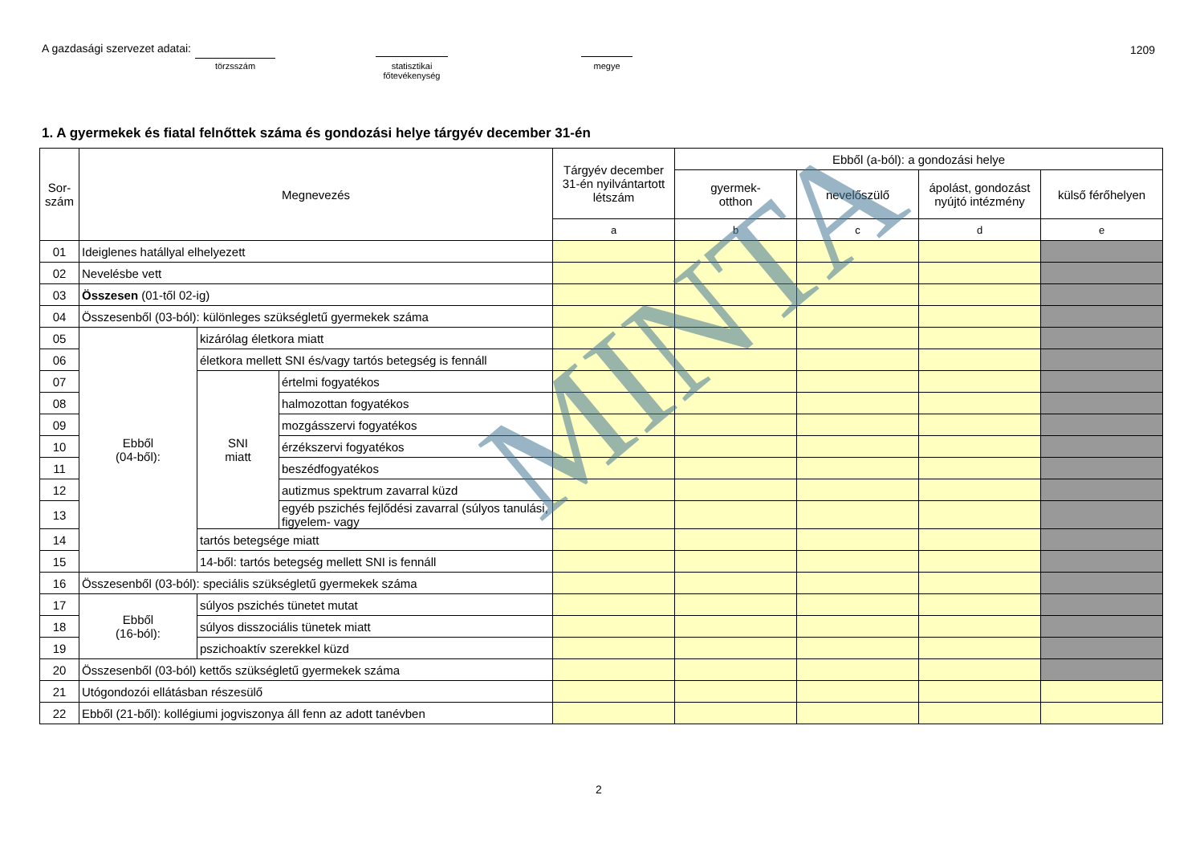A gazdasági szervezet adatai:
törzsszám
statisztikai
főtevékenység
megye
1209
1. A gyermekek és fiatal felnőttek száma és gondozási helye tárgyév december 31-én
| Sor- szám | Megnevezés | | | Tárgyév december 31-én nyilvántartott létszám | Ebből (a-ból): a gondozási helye | | | |
| --- | --- | --- | --- | --- | --- | --- | --- | --- |
| | | | | | gyermek- otthon | nevelőszülő | ápolást, gondozást nyújtó intézmény | külső férőhelyen |
| | | | | a | b | c | d | e |
| 01 | Ideiglenes hatállyal elhelyezett | | | | | | | |
| 02 | Nevelésbe vett | | | | | | | |
| 03 | Összesen (01-től 02-ig) | | | | | | | |
| 04 | Összesenből (03-ból): különleges szükségletű gyermekek száma | | | | | | | |
| 05 | Ebből (04-ből): | kizárólag életkora miatt | | | | | | |
| 06 | | életkora mellett SNI és/vagy tartós betegség is fennáll | | | | | | |
| 07 | | SNI miatt | értelmi fogyatékos | | | | | |
| 08 | | | halmozottan fogyatékos | | | | | |
| 09 | | | mozgásszervi fogyatékos | | | | | |
| 10 | | | érzékszervi fogyatékos | | | | | |
| 11 | | | beszédfogyatékos | | | | | |
| 12 | | | autizmus spektrum zavarral küzd | | | | | |
| 13 | | | egyéb pszichés fejlődési zavarral (súlyos tanulási, figyelem- vagy | | | | | |
| 14 | | tartós betegsége miatt | | | | | | |
| 15 | | 14-ből: tartós betegség mellett SNI is fennáll | | | | | | |
| 16 | Összesenből (03-ból): speciális szükségletű gyermekek száma | | | | | | | |
| 17 | Ebből (16-ból): | súlyos pszichés tünetet mutat | | | | | | |
| 18 | | súlyos disszociális tünetek miatt | | | | | | |
| 19 | | pszichoaktív szerekkel küzd | | | | | | |
| 20 | Összesenből (03-ból) kettős szükségletű gyermekek száma | | | | | | | |
| 21 | Utógondozói ellátásban részesülő | | | | | | | |
| 22 | Ebből (21-ből): kollégiumi jogviszonya áll fenn az adott tanévben | | | | | | | |
MINTA
2